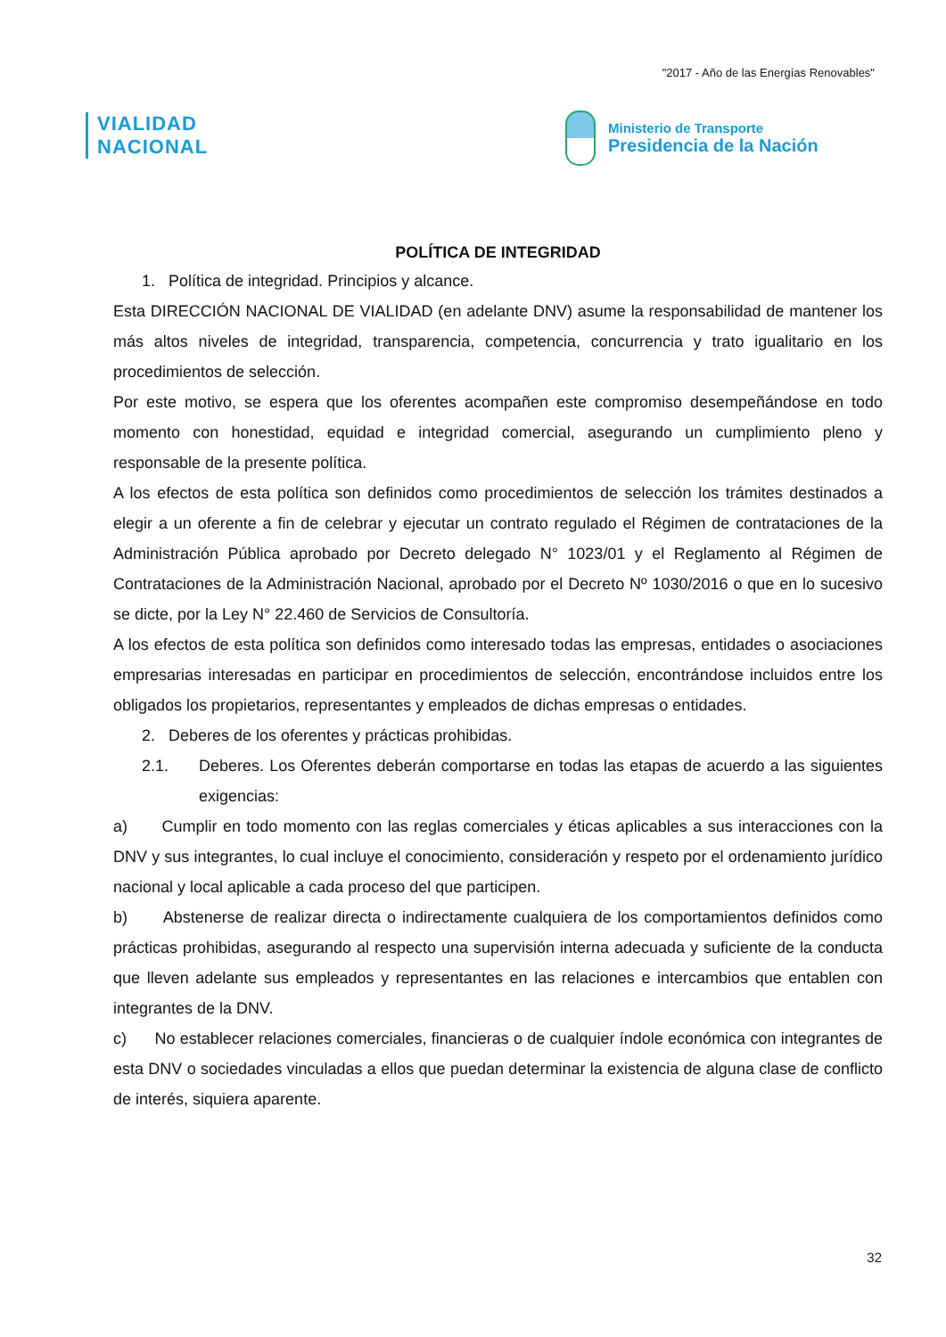"2017 - Año de las Energías Renovables"
VIALIDAD
NACIONAL
Ministerio de Transporte
Presidencia de la Nación
POLÍTICA DE INTEGRIDAD
1. Política de integridad. Principios y alcance.
Esta DIRECCIÓN NACIONAL DE VIALIDAD (en adelante DNV) asume la responsabilidad de mantener los más altos niveles de integridad, transparencia, competencia, concurrencia y trato igualitario en los procedimientos de selección.
Por este motivo, se espera que los oferentes acompañen este compromiso desempeñándose en todo momento con honestidad, equidad e integridad comercial, asegurando un cumplimiento pleno y responsable de la presente política.
A los efectos de esta política son definidos como procedimientos de selección los trámites destinados a elegir a un oferente a fin de celebrar y ejecutar un contrato regulado el Régimen de contrataciones de la Administración Pública aprobado por Decreto delegado N° 1023/01 y el Reglamento al Régimen de Contrataciones de la Administración Nacional, aprobado por el Decreto Nº 1030/2016 o que en lo sucesivo se dicte, por la Ley N° 22.460 de Servicios de Consultoría.
A los efectos de esta política son definidos como interesado todas las empresas, entidades o asociaciones empresarias interesadas en participar en procedimientos de selección, encontrándose incluidos entre los obligados los propietarios, representantes y empleados de dichas empresas o entidades.
2. Deberes de los oferentes y prácticas prohibidas.
2.1. Deberes. Los Oferentes deberán comportarse en todas las etapas de acuerdo a las siguientes exigencias:
a) Cumplir en todo momento con las reglas comerciales y éticas aplicables a sus interacciones con la DNV y sus integrantes, lo cual incluye el conocimiento, consideración y respeto por el ordenamiento jurídico nacional y local aplicable a cada proceso del que participen.
b) Abstenerse de realizar directa o indirectamente cualquiera de los comportamientos definidos como prácticas prohibidas, asegurando al respecto una supervisión interna adecuada y suficiente de la conducta que lleven adelante sus empleados y representantes en las relaciones e intercambios que entablen con integrantes de la DNV.
c) No establecer relaciones comerciales, financieras o de cualquier índole económica con integrantes de esta DNV o sociedades vinculadas a ellos que puedan determinar la existencia de alguna clase de conflicto de interés, siquiera aparente.
32